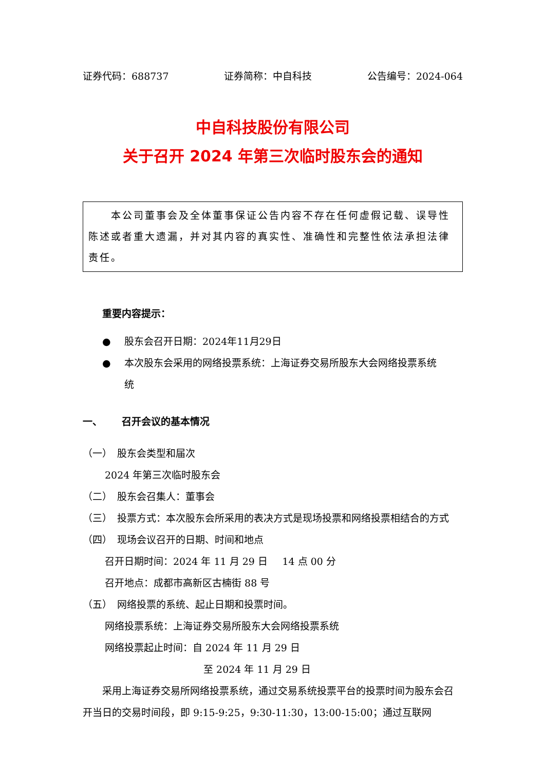证券代码：688737 证券简称：中自科技 公告编号：2024-064
中自科技股份有限公司
关于召开 2024 年第三次临时股东会的通知
  本公司董事会及全体董事保证公告内容不存在任何虚假记载、误导性陈述或者重大遗漏，并对其内容的真实性、准确性和完整性依法承担法律责任。
重要内容提示：
● 股东会召开日期：2024年11月29日
● 本次股东会采用的网络投票系统：上海证券交易所股东大会网络投票系统
统
一、  召开会议的基本情况
（一） 股东会类型和届次
2024 年第三次临时股东会
（二） 股东会召集人：董事会
（三） 投票方式：本次股东会所采用的表决方式是现场投票和网络投票相结合的方式
（四） 现场会议召开的日期、时间和地点
召开日期时间：2024 年 11 月 29 日  14 点 00 分
召开地点：成都市高新区古楠街 88 号
（五） 网络投票的系统、起止日期和投票时间。
网络投票系统：上海证券交易所股东大会网络投票系统
网络投票起止时间：自 2024 年 11 月 29 日
至 2024 年 11 月 29 日
  采用上海证券交易所网络投票系统，通过交易系统投票平台的投票时间为股东会召开当日的交易时间段，即 9:15-9:25，9:30-11:30，13:00-15:00；通过互联网